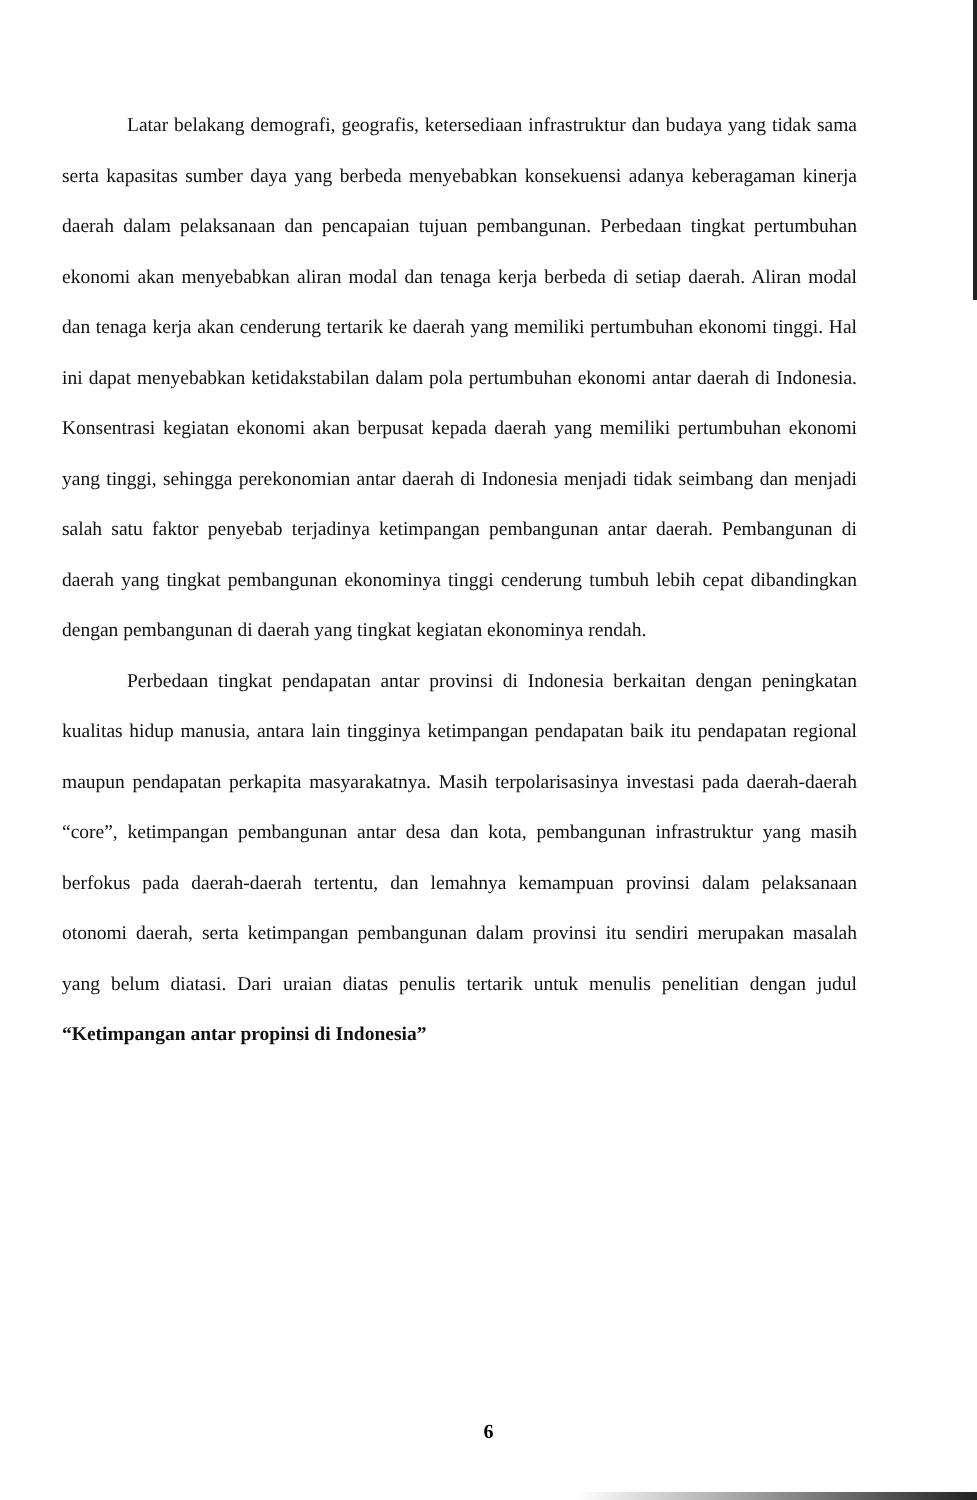Latar belakang demografi, geografis, ketersediaan infrastruktur dan budaya yang tidak sama serta kapasitas sumber daya yang berbeda menyebabkan konsekuensi adanya keberagaman kinerja daerah dalam pelaksanaan dan pencapaian tujuan pembangunan. Perbedaan tingkat pertumbuhan ekonomi akan menyebabkan aliran modal dan tenaga kerja berbeda di setiap daerah. Aliran modal dan tenaga kerja akan cenderung tertarik ke daerah yang memiliki pertumbuhan ekonomi tinggi. Hal ini dapat menyebabkan ketidakstabilan dalam pola pertumbuhan ekonomi antar daerah di Indonesia. Konsentrasi kegiatan ekonomi akan berpusat kepada daerah yang memiliki pertumbuhan ekonomi yang tinggi, sehingga perekonomian antar daerah di Indonesia menjadi tidak seimbang dan menjadi salah satu faktor penyebab terjadinya ketimpangan pembangunan antar daerah. Pembangunan di daerah yang tingkat pembangunan ekonominya tinggi cenderung tumbuh lebih cepat dibandingkan dengan pembangunan di daerah yang tingkat kegiatan ekonominya rendah.
Perbedaan tingkat pendapatan antar provinsi di Indonesia berkaitan dengan peningkatan kualitas hidup manusia, antara lain tingginya ketimpangan pendapatan baik itu pendapatan regional maupun pendapatan perkapita masyarakatnya. Masih terpolarisasinya investasi pada daerah-daerah “core”, ketimpangan pembangunan antar desa dan kota, pembangunan infrastruktur yang masih berfokus pada daerah-daerah tertentu, dan lemahnya kemampuan provinsi dalam pelaksanaan otonomi daerah, serta ketimpangan pembangunan dalam provinsi itu sendiri merupakan masalah yang belum diatasi. Dari uraian diatas penulis tertarik untuk menulis penelitian dengan judul “Ketimpangan antar propinsi di Indonesia”
6